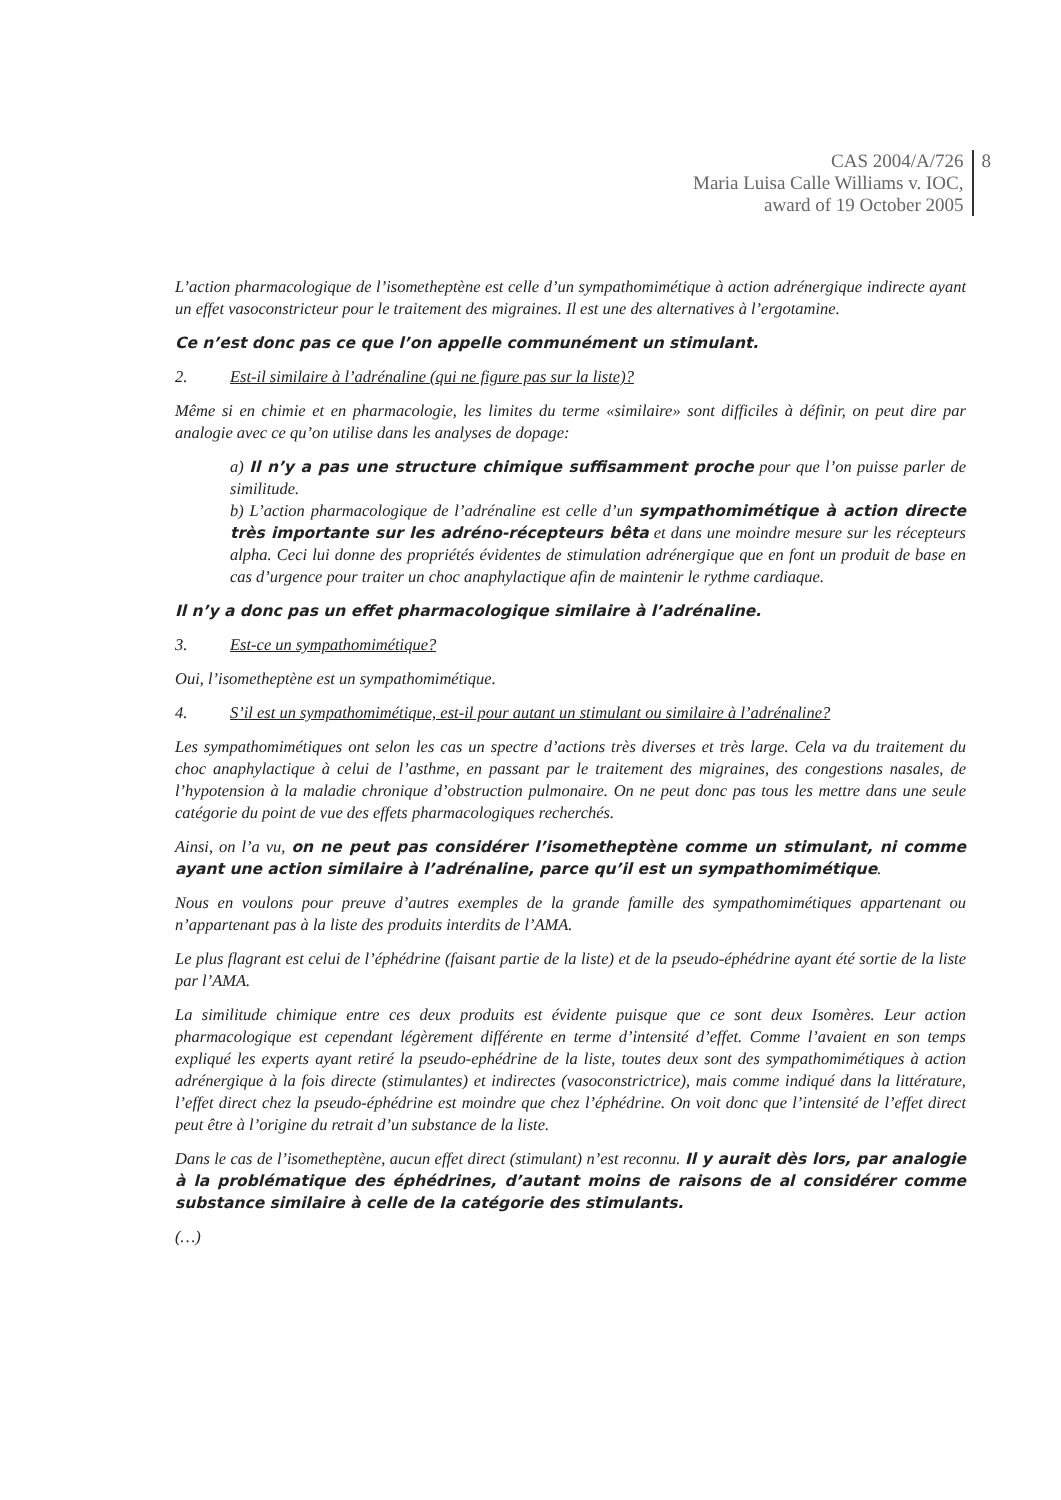CAS 2004/A/726
Maria Luisa Calle Williams v. IOC,
award of 19 October 2005
8
L’action pharmacologique de l’isometheptène est celle d’un sympathomimétique à action adrénergique indirecte ayant un effet vasoconstricteur pour le traitement des migraines. Il est une des alternatives à l’ergotamine.
Ce n’est donc pas ce que l’on appelle communément un stimulant.
2. Est-il similaire à l’adrénaline (qui ne figure pas sur la liste)?
Même si en chimie et en pharmacologie, les limites du terme «similaire» sont difficiles à définir, on peut dire par analogie avec ce qu’on utilise dans les analyses de dopage:
a) Il n’y a pas une structure chimique suffisamment proche pour que l’on puisse parler de similitude.
b) L’action pharmacologique de l’adrénaline est celle d’un sympathomimétique à action directe très importante sur les adréno-récepteurs bêta et dans une moindre mesure sur les récepteurs alpha. Ceci lui donne des propriétés évidentes de stimulation adrénergique que en font un produit de base en cas d’urgence pour traiter un choc anaphylactique afin de maintenir le rythme cardiaque.
Il n’y a donc pas un effet pharmacologique similaire à l’adrénaline.
3. Est-ce un sympathomimétique?
Oui, l’isometheptène est un sympathomimétique.
4. S’il est un sympathomimétique, est-il pour autant un stimulant ou similaire à l’adrénaline?
Les sympathomimétiques ont selon les cas un spectre d’actions très diverses et très large. Cela va du traitement du choc anaphylactique à celui de l’asthme, en passant par le traitement des migraines, des congestions nasales, de l’hypotension à la maladie chronique d’obstruction pulmonaire. On ne peut donc pas tous les mettre dans une seule catégorie du point de vue des effets pharmacologiques recherchés.
Ainsi, on l’a vu, on ne peut pas considérer l’isometheptène comme un stimulant, ni comme ayant une action similaire à l’adrénaline, parce qu’il est un sympathomimétique.
Nous en voulons pour preuve d’autres exemples de la grande famille des sympathomimétiques appartenant ou n’appartenant pas à la liste des produits interdits de l’AMA.
Le plus flagrant est celui de l’éphédrine (faisant partie de la liste) et de la pseudo-éphédrine ayant été sortie de la liste par l’AMA.
La similitude chimique entre ces deux produits est évidente puisque que ce sont deux Isomères. Leur action pharmacologique est cependant légèrement différente en terme d’intensité d’effet. Comme l’avaient en son temps expliqué les experts ayant retiré la pseudo-ephédrine de la liste, toutes deux sont des sympathomimétiques à action adrénergique à la fois directe (stimulantes) et indirectes (vasoconstrictrice), mais comme indiqué dans la littérature, l’effet direct chez la pseudo-éphédrine est moindre que chez l’éphédrine. On voit donc que l’intensité de l’effet direct peut être à l’origine du retrait d’un substance de la liste.
Dans le cas de l’isometheptène, aucun effet direct (stimulant) n’est reconnu. Il y aurait dès lors, par analogie à la problématique des éphédrines, d’autant moins de raisons de al considérer comme substance similaire à celle de la catégorie des stimulants.
(…)